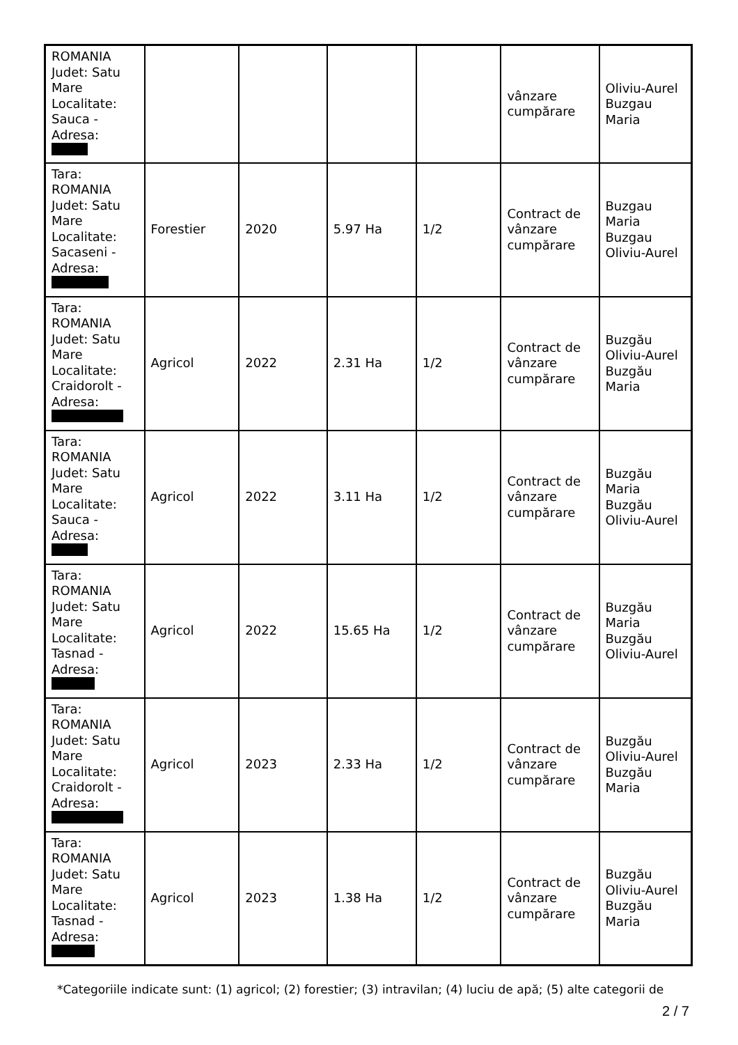| ROMANIA Judet: Satu Mare Localitate: Sauca - Adresa: | | | | | vânzare cumpărare | Oliviu-Aurel Buzgau Maria |
| Tara: ROMANIA Judet: Satu Mare Localitate: Sacaseni - Adresa: | Forestier | 2020 | 5.97 Ha | 1/2 | Contract de vânzare cumpărare | Buzgau Maria Buzgau Oliviu-Aurel |
| Tara: ROMANIA Judet: Satu Mare Localitate: Craidorolt - Adresa: | Agricol | 2022 | 2.31 Ha | 1/2 | Contract de vânzare cumpărare | Buzgău Oliviu-Aurel Buzgău Maria |
| Tara: ROMANIA Judet: Satu Mare Localitate: Sauca - Adresa: | Agricol | 2022 | 3.11 Ha | 1/2 | Contract de vânzare cumpărare | Buzgău Maria Buzgău Oliviu-Aurel |
| Tara: ROMANIA Judet: Satu Mare Localitate: Tasnad - Adresa: | Agricol | 2022 | 15.65 Ha | 1/2 | Contract de vânzare cumpărare | Buzgău Maria Buzgău Oliviu-Aurel |
| Tara: ROMANIA Judet: Satu Mare Localitate: Craidorolt - Adresa: | Agricol | 2023 | 2.33 Ha | 1/2 | Contract de vânzare cumpărare | Buzgău Oliviu-Aurel Buzgău Maria |
| Tara: ROMANIA Judet: Satu Mare Localitate: Tasnad - Adresa: | Agricol | 2023 | 1.38 Ha | 1/2 | Contract de vânzare cumpărare | Buzgău Oliviu-Aurel Buzgău Maria |
*Categoriile indicate sunt: (1) agricol; (2) forestier; (3) intravilan; (4) luciu de apă; (5) alte categorii de
2 / 7